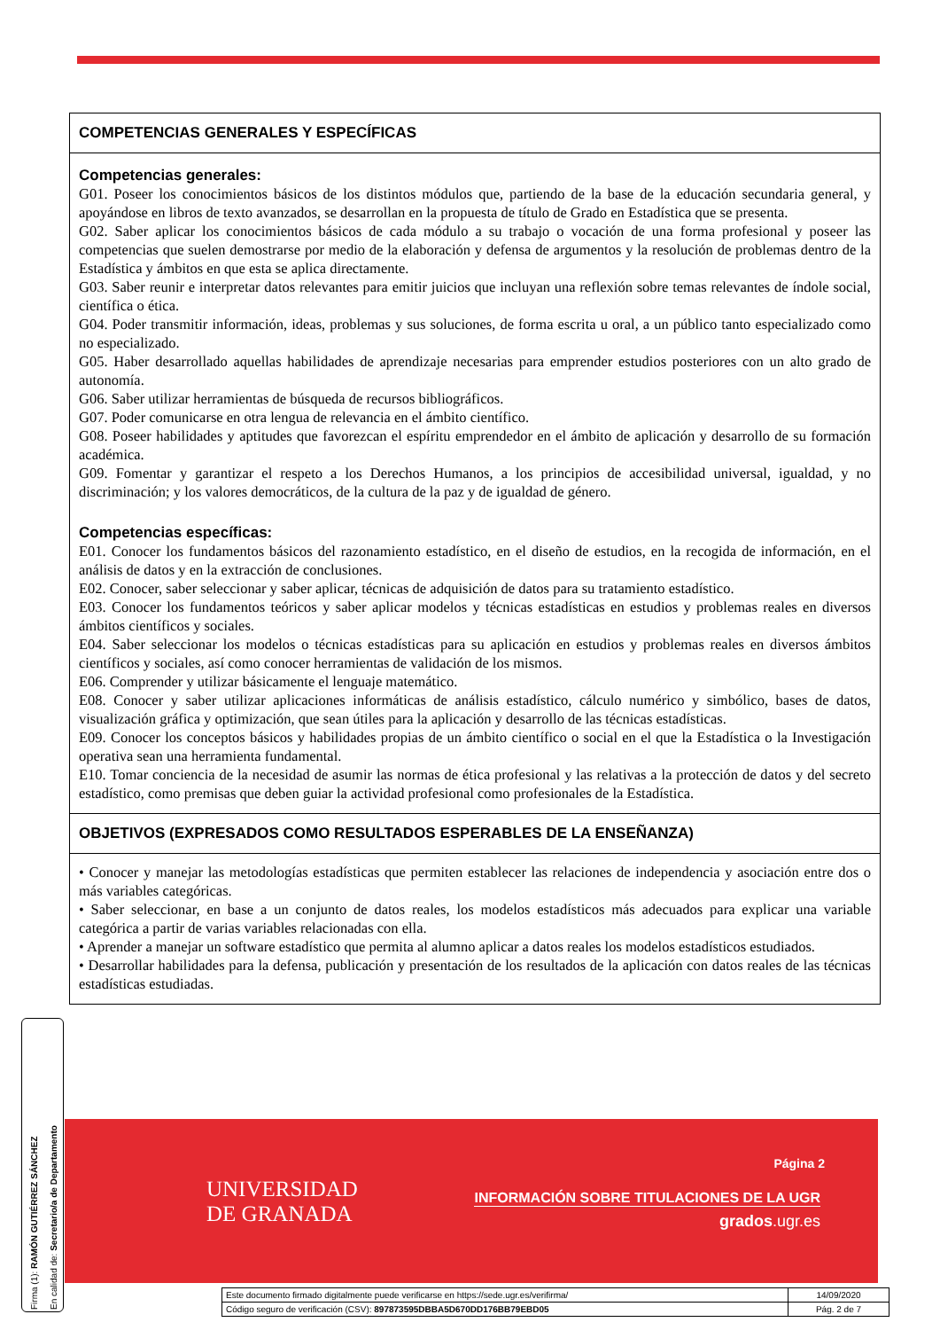COMPETENCIAS GENERALES Y ESPECÍFICAS
Competencias generales:
G01. Poseer los conocimientos básicos de los distintos módulos que, partiendo de la base de la educación secundaria general, y apoyándose en libros de texto avanzados, se desarrollan en la propuesta de título de Grado en Estadística que se presenta.
G02. Saber aplicar los conocimientos básicos de cada módulo a su trabajo o vocación de una forma profesional y poseer las competencias que suelen demostrarse por medio de la elaboración y defensa de argumentos y la resolución de problemas dentro de la Estadística y ámbitos en que esta se aplica directamente.
G03. Saber reunir e interpretar datos relevantes para emitir juicios que incluyan una reflexión sobre temas relevantes de índole social, científica o ética.
G04. Poder transmitir información, ideas, problemas y sus soluciones, de forma escrita u oral, a un público tanto especializado como no especializado.
G05. Haber desarrollado aquellas habilidades de aprendizaje necesarias para emprender estudios posteriores con un alto grado de autonomía.
G06. Saber utilizar herramientas de búsqueda de recursos bibliográficos.
G07. Poder comunicarse en otra lengua de relevancia en el ámbito científico.
G08. Poseer habilidades y aptitudes que favorezcan el espíritu emprendedor en el ámbito de aplicación y desarrollo de su formación académica.
G09. Fomentar y garantizar el respeto a los Derechos Humanos, a los principios de accesibilidad universal, igualdad, y no discriminación; y los valores democráticos, de la cultura de la paz y de igualdad de género.
Competencias específicas:
E01. Conocer los fundamentos básicos del razonamiento estadístico, en el diseño de estudios, en la recogida de información, en el análisis de datos y en la extracción de conclusiones.
E02. Conocer, saber seleccionar y saber aplicar, técnicas de adquisición de datos para su tratamiento estadístico.
E03. Conocer los fundamentos teóricos y saber aplicar modelos y técnicas estadísticas en estudios y problemas reales en diversos ámbitos científicos y sociales.
E04. Saber seleccionar los modelos o técnicas estadísticas para su aplicación en estudios y problemas reales en diversos ámbitos científicos y sociales, así como conocer herramientas de validación de los mismos.
E06. Comprender y utilizar básicamente el lenguaje matemático.
E08. Conocer y saber utilizar aplicaciones informáticas de análisis estadístico, cálculo numérico y simbólico, bases de datos, visualización gráfica y optimización, que sean útiles para la aplicación y desarrollo de las técnicas estadísticas.
E09. Conocer los conceptos básicos y habilidades propias de un ámbito científico o social en el que la Estadística o la Investigación operativa sean una herramienta fundamental.
E10. Tomar conciencia de la necesidad de asumir las normas de ética profesional y las relativas a la protección de datos y del secreto estadístico, como premisas que deben guiar la actividad profesional como profesionales de la Estadística.
OBJETIVOS (EXPRESADOS COMO RESULTADOS ESPERABLES DE LA ENSEÑANZA)
• Conocer y manejar las metodologías estadísticas que permiten establecer las relaciones de independencia y asociación entre dos o más variables categóricas.
• Saber seleccionar, en base a un conjunto de datos reales, los modelos estadísticos más adecuados para explicar una variable categórica a partir de varias variables relacionadas con ella.
• Aprender a manejar un software estadístico que permita al alumno aplicar a datos reales los modelos estadísticos estudiados.
• Desarrollar habilidades para la defensa, publicación y presentación de los resultados de la aplicación con datos reales de las técnicas estadísticas estudiadas.
Firma (1): RAMÓN GUTIÉRREZ SÁNCHEZ
En calidad de: Secretario/a de Departamento
UNIVERSIDAD
DE GRANADA
Página 2
INFORMACIÓN SOBRE TITULACIONES DE LA UGR
grados.ugr.es
| Este documento firmado digitalmente puede verificarse en https://sede.ugr.es/verifirma/ | 14/09/2020 |
| Código seguro de verificación (CSV): 897873595DBBA5D670DD176BB79EBD05 | Pág. 2 de 7 |